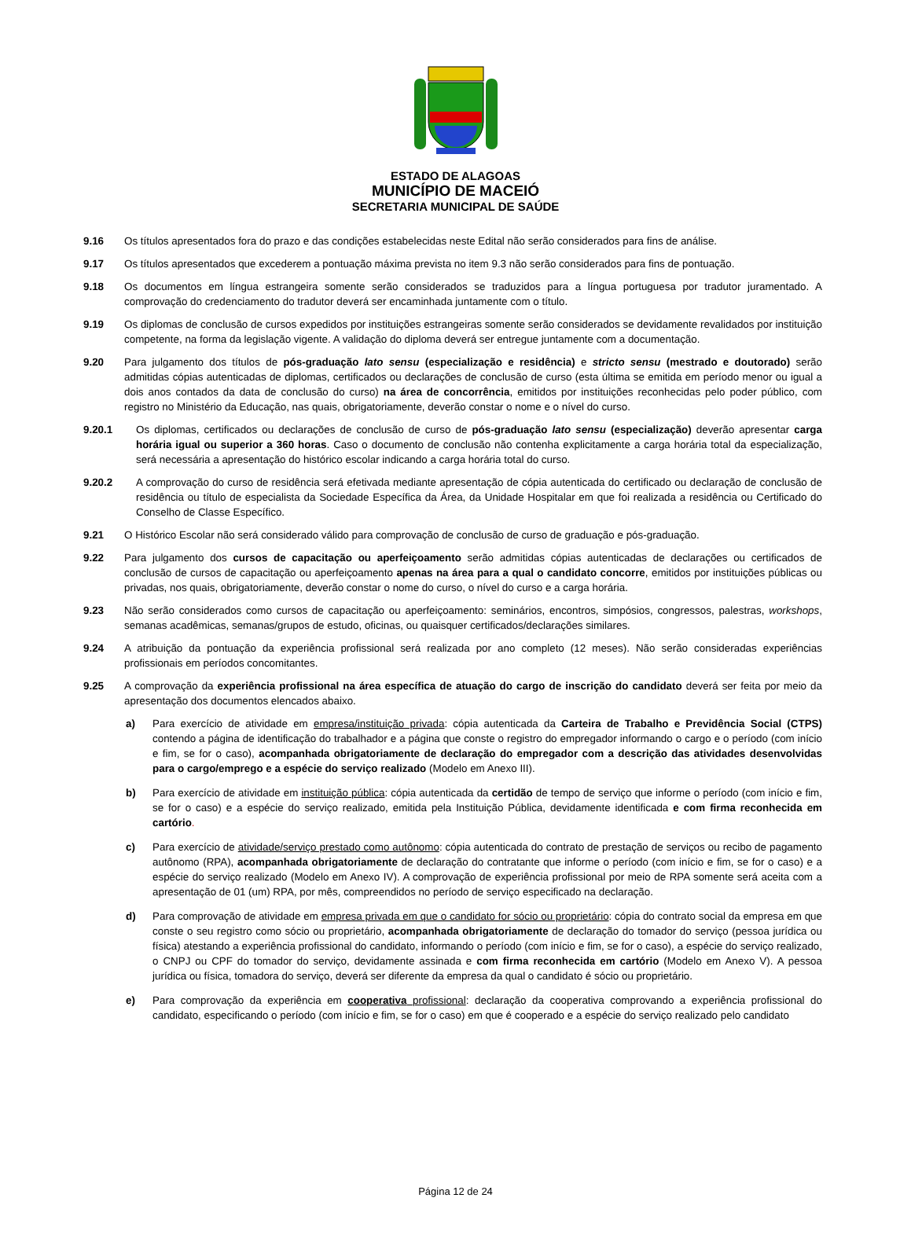ESTADO DE ALAGOAS
MUNICÍPIO DE MACEIÓ
SECRETARIA MUNICIPAL DE SAÚDE
9.16 Os títulos apresentados fora do prazo e das condições estabelecidas neste Edital não serão considerados para fins de análise.
9.17 Os títulos apresentados que excederem a pontuação máxima prevista no item 9.3 não serão considerados para fins de pontuação.
9.18 Os documentos em língua estrangeira somente serão considerados se traduzidos para a língua portuguesa por tradutor juramentado. A comprovação do credenciamento do tradutor deverá ser encaminhada juntamente com o título.
9.19 Os diplomas de conclusão de cursos expedidos por instituições estrangeiras somente serão considerados se devidamente revalidados por instituição competente, na forma da legislação vigente. A validação do diploma deverá ser entregue juntamente com a documentação.
9.20 Para julgamento dos títulos de pós-graduação lato sensu (especialização e residência) e stricto sensu (mestrado e doutorado) serão admitidas cópias autenticadas de diplomas, certificados ou declarações de conclusão de curso (esta última se emitida em período menor ou igual a dois anos contados da data de conclusão do curso) na área de concorrência, emitidos por instituições reconhecidas pelo poder público, com registro no Ministério da Educação, nas quais, obrigatoriamente, deverão constar o nome e o nível do curso.
9.20.1 Os diplomas, certificados ou declarações de conclusão de curso de pós-graduação lato sensu (especialização) deverão apresentar carga horária igual ou superior a 360 horas. Caso o documento de conclusão não contenha explicitamente a carga horária total da especialização, será necessária a apresentação do histórico escolar indicando a carga horária total do curso.
9.20.2 A comprovação do curso de residência será efetivada mediante apresentação de cópia autenticada do certificado ou declaração de conclusão de residência ou título de especialista da Sociedade Específica da Área, da Unidade Hospitalar em que foi realizada a residência ou Certificado do Conselho de Classe Específico.
9.21 O Histórico Escolar não será considerado válido para comprovação de conclusão de curso de graduação e pós-graduação.
9.22 Para julgamento dos cursos de capacitação ou aperfeiçoamento serão admitidas cópias autenticadas de declarações ou certificados de conclusão de cursos de capacitação ou aperfeiçoamento apenas na área para a qual o candidato concorre, emitidos por instituições públicas ou privadas, nos quais, obrigatoriamente, deverão constar o nome do curso, o nível do curso e a carga horária.
9.23 Não serão considerados como cursos de capacitação ou aperfeiçoamento: seminários, encontros, simpósios, congressos, palestras, workshops, semanas acadêmicas, semanas/grupos de estudo, oficinas, ou quaisquer certificados/declarações similares.
9.24 A atribuição da pontuação da experiência profissional será realizada por ano completo (12 meses). Não serão consideradas experiências profissionais em períodos concomitantes.
9.25 A comprovação da experiência profissional na área específica de atuação do cargo de inscrição do candidato deverá ser feita por meio da apresentação dos documentos elencados abaixo.
a) Para exercício de atividade em empresa/instituição privada: cópia autenticada da Carteira de Trabalho e Previdência Social (CTPS) contendo a página de identificação do trabalhador e a página que conste o registro do empregador informando o cargo e o período (com início e fim, se for o caso), acompanhada obrigatoriamente de declaração do empregador com a descrição das atividades desenvolvidas para o cargo/emprego e a espécie do serviço realizado (Modelo em Anexo III).
b) Para exercício de atividade em instituição pública: cópia autenticada da certidão de tempo de serviço que informe o período (com início e fim, se for o caso) e a espécie do serviço realizado, emitida pela Instituição Pública, devidamente identificada e com firma reconhecida em cartório.
c) Para exercício de atividade/serviço prestado como autônomo: cópia autenticada do contrato de prestação de serviços ou recibo de pagamento autônomo (RPA), acompanhada obrigatoriamente de declaração do contratante que informe o período (com início e fim, se for o caso) e a espécie do serviço realizado (Modelo em Anexo IV). A comprovação de experiência profissional por meio de RPA somente será aceita com a apresentação de 01 (um) RPA, por mês, compreendidos no período de serviço especificado na declaração.
d) Para comprovação de atividade em empresa privada em que o candidato for sócio ou proprietário: cópia do contrato social da empresa em que conste o seu registro como sócio ou proprietário, acompanhada obrigatoriamente de declaração do tomador do serviço (pessoa jurídica ou física) atestando a experiência profissional do candidato, informando o período (com início e fim, se for o caso), a espécie do serviço realizado, o CNPJ ou CPF do tomador do serviço, devidamente assinada e com firma reconhecida em cartório (Modelo em Anexo V). A pessoa jurídica ou física, tomadora do serviço, deverá ser diferente da empresa da qual o candidato é sócio ou proprietário.
e) Para comprovação da experiência em cooperativa profissional: declaração da cooperativa comprovando a experiência profissional do candidato, especificando o período (com início e fim, se for o caso) em que é cooperado e a espécie do serviço realizado pelo candidato
Página 12 de 24